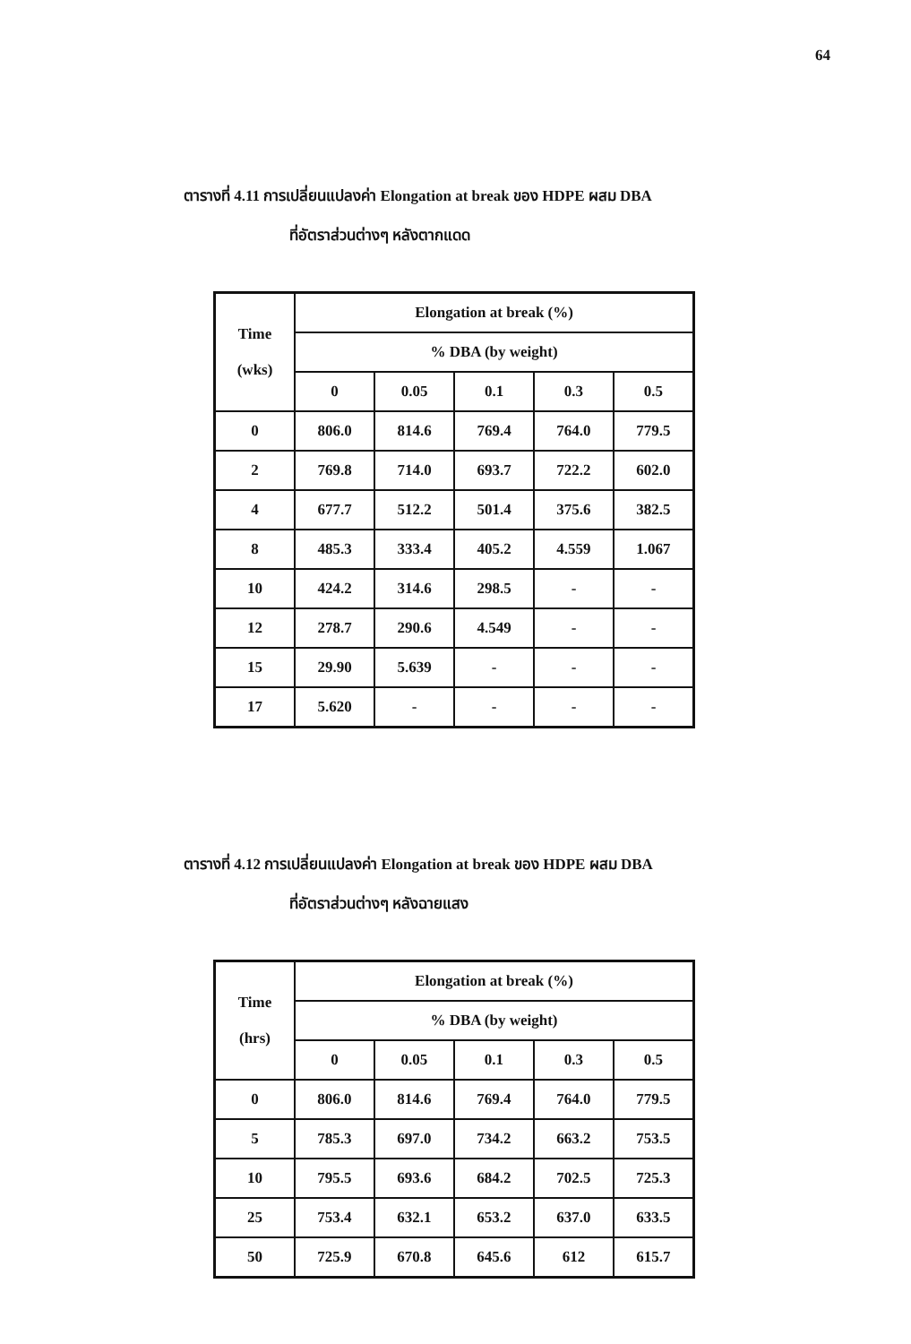64
ตารางที่ 4.11 การเปลี่ยนแปลงค่า Elongation at break ของ HDPE ผสม DBA
ที่อัตราส่วนต่างๆ หลังตากแดด
| Time (wks) | Elongation at break (%) | | | | |
| --- | --- | --- | --- | --- | --- |
| | % DBA (by weight) | | | | |
| | 0 | 0.05 | 0.1 | 0.3 | 0.5 |
| 0 | 806.0 | 814.6 | 769.4 | 764.0 | 779.5 |
| 2 | 769.8 | 714.0 | 693.7 | 722.2 | 602.0 |
| 4 | 677.7 | 512.2 | 501.4 | 375.6 | 382.5 |
| 8 | 485.3 | 333.4 | 405.2 | 4.559 | 1.067 |
| 10 | 424.2 | 314.6 | 298.5 | - | - |
| 12 | 278.7 | 290.6 | 4.549 | - | - |
| 15 | 29.90 | 5.639 | - | - | - |
| 17 | 5.620 | - | - | - | - |
ตารางที่ 4.12 การเปลี่ยนแปลงค่า Elongation at break ของ HDPE ผสม DBA
ที่อัตราส่วนต่างๆ หลังฉายแสง
| Time (hrs) | Elongation at break (%) | | | | |
| --- | --- | --- | --- | --- | --- |
| | % DBA (by weight) | | | | |
| | 0 | 0.05 | 0.1 | 0.3 | 0.5 |
| 0 | 806.0 | 814.6 | 769.4 | 764.0 | 779.5 |
| 5 | 785.3 | 697.0 | 734.2 | 663.2 | 753.5 |
| 10 | 795.5 | 693.6 | 684.2 | 702.5 | 725.3 |
| 25 | 753.4 | 632.1 | 653.2 | 637.0 | 633.5 |
| 50 | 725.9 | 670.8 | 645.6 | 612 | 615.7 |